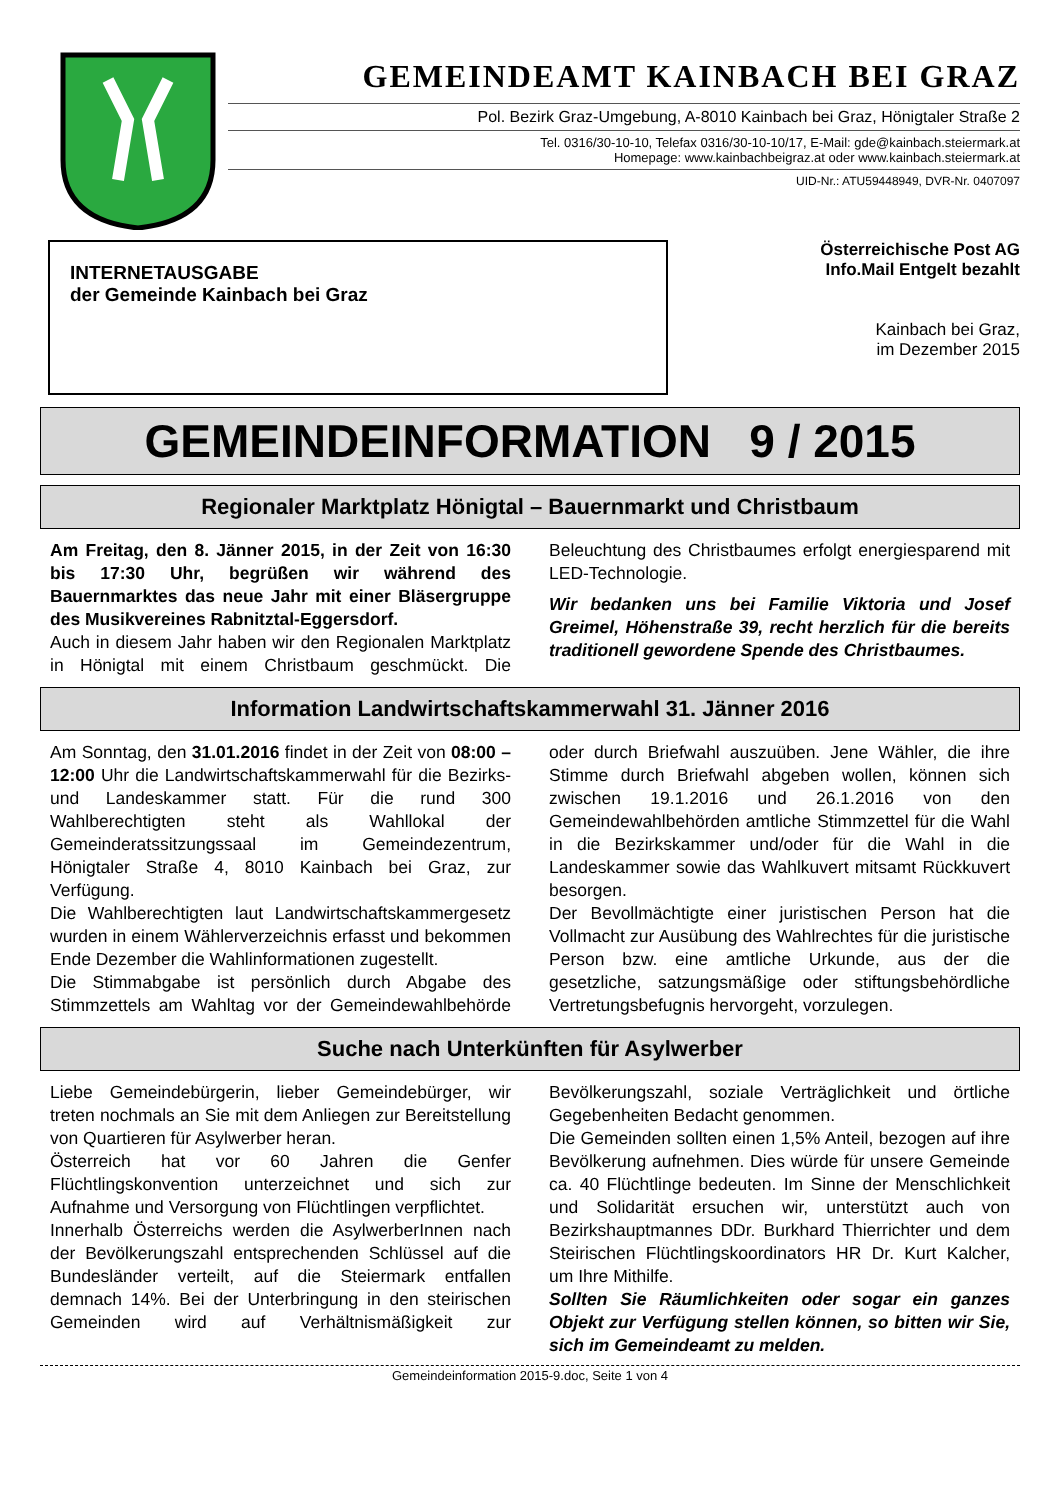GEMEINDEAMT KAINBACH BEI GRAZ
Pol. Bezirk Graz-Umgebung, A-8010 Kainbach bei Graz, Hönigtaler Straße 2
Tel. 0316/30-10-10, Telefax 0316/30-10-10/17, E-Mail: gde@kainbach.steiermark.at
Homepage: www.kainbachbeigraz.at oder www.kainbach.steiermark.at
UID-Nr.: ATU59448949, DVR-Nr. 0407097
INTERNETAUSGABE
der Gemeinde Kainbach bei Graz
Österreichische Post AG
Info.Mail Entgelt bezahlt
Kainbach bei Graz,
im Dezember 2015
GEMEINDEINFORMATION 9 / 2015
Regionaler Marktplatz Hönigtal – Bauernmarkt und Christbaum
Am Freitag, den 8. Jänner 2015, in der Zeit von 16:30 bis 17:30 Uhr, begrüßen wir während des Bauernmarktes das neue Jahr mit einer Bläsergruppe des Musikvereines Rabnitztal-Eggersdorf.
Auch in diesem Jahr haben wir den Regionalen Marktplatz in Hönigtal mit einem Christbaum geschmückt. Die Beleuchtung des Christbaumes erfolgt energiesparend mit LED-Technologie.
Wir bedanken uns bei Familie Viktoria und Josef Greimel, Höhenstraße 39, recht herzlich für die bereits traditionell gewordene Spende des Christbaumes.
Information Landwirtschaftskammerwahl 31. Jänner 2016
Am Sonntag, den 31.01.2016 findet in der Zeit von 08:00 – 12:00 Uhr die Landwirtschaftskammerwahl für die Bezirks- und Landeskammer statt. Für die rund 300 Wahlberechtigten steht als Wahllokal der Gemeinderatssitzungssaal im Gemeindezentrum, Hönigtaler Straße 4, 8010 Kainbach bei Graz, zur Verfügung.
Die Wahlberechtigten laut Landwirtschaftskammergesetz wurden in einem Wählerverzeichnis erfasst und bekommen Ende Dezember die Wahlinformationen zugestellt.
Die Stimmabgabe ist persönlich durch Abgabe des Stimmzettels am Wahltag vor der Gemeindewahlbehörde oder durch Briefwahl auszuüben. Jene Wähler, die ihre Stimme durch Briefwahl abgeben wollen, können sich zwischen 19.1.2016 und 26.1.2016 von den Gemeindewahlbehörden amtliche Stimmzettel für die Wahl in die Bezirkskammer und/oder für die Wahl in die Landeskammer sowie das Wahlkuvert mitsamt Rückkuvert besorgen.
Der Bevollmächtigte einer juristischen Person hat die Vollmacht zur Ausübung des Wahlrechtes für die juristische Person bzw. eine amtliche Urkunde, aus der die gesetzliche, satzungsmäßige oder stiftungsbehördliche Vertretungsbefugnis hervorgeht, vorzulegen.
Suche nach Unterkünften für Asylwerber
Liebe Gemeindebürgerin, lieber Gemeindebürger, wir treten nochmals an Sie mit dem Anliegen zur Bereitstellung von Quartieren für Asylwerber heran.
Österreich hat vor 60 Jahren die Genfer Flüchtlingskonvention unterzeichnet und sich zur Aufnahme und Versorgung von Flüchtlingen verpflichtet.
Innerhalb Österreichs werden die AsylwerberInnen nach der Bevölkerungszahl entsprechenden Schlüssel auf die Bundesländer verteilt, auf die Steiermark entfallen demnach 14%. Bei der Unterbringung in den steirischen Gemeinden wird auf Verhältnismäßigkeit zur Bevölkerungszahl, soziale Verträglichkeit und örtliche Gegebenheiten Bedacht genommen.
Die Gemeinden sollten einen 1,5% Anteil, bezogen auf ihre Bevölkerung aufnehmen. Dies würde für unsere Gemeinde ca. 40 Flüchtlinge bedeuten. Im Sinne der Menschlichkeit und Solidarität ersuchen wir, unterstützt auch von Bezirkshauptmannes DDr. Burkhard Thierrichter und dem Steirischen Flüchtlingskoordinators HR Dr. Kurt Kalcher, um Ihre Mithilfe.
Sollten Sie Räumlichkeiten oder sogar ein ganzes Objekt zur Verfügung stellen können, so bitten wir Sie, sich im Gemeindeamt zu melden.
Gemeindeinformation 2015-9.doc, Seite 1 von 4